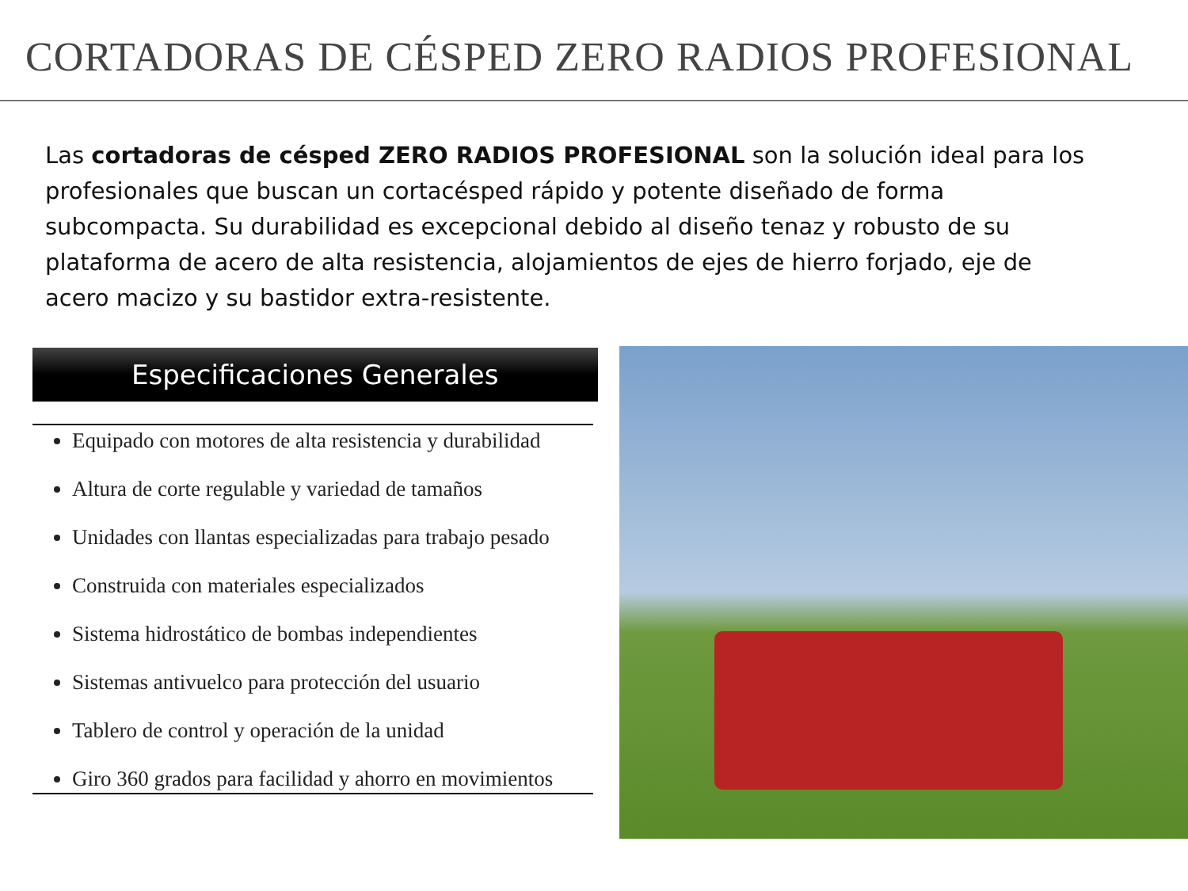CORTADORAS DE CÉSPED ZERO RADIOS PROFESIONAL
Las cortadoras de césped ZERO RADIOS PROFESIONAL son la solución ideal para los profesionales que buscan un cortacésped rápido y potente diseñado de forma subcompacta. Su durabilidad es excepcional debido al diseño tenaz y robusto de su plataforma de acero de alta resistencia, alojamientos de ejes de hierro forjado, eje de acero macizo y su bastidor extra-resistente.
Especificaciones Generales
Equipado con motores de alta resistencia y durabilidad
Altura de corte regulable y variedad de tamaños
Unidades con llantas especializadas para trabajo pesado
Construida con materiales especializados
Sistema hidrostático de bombas independientes
Sistemas antivuelco para protección del usuario
Tablero de control y operación de la unidad
Giro 360 grados para facilidad y ahorro en movimientos